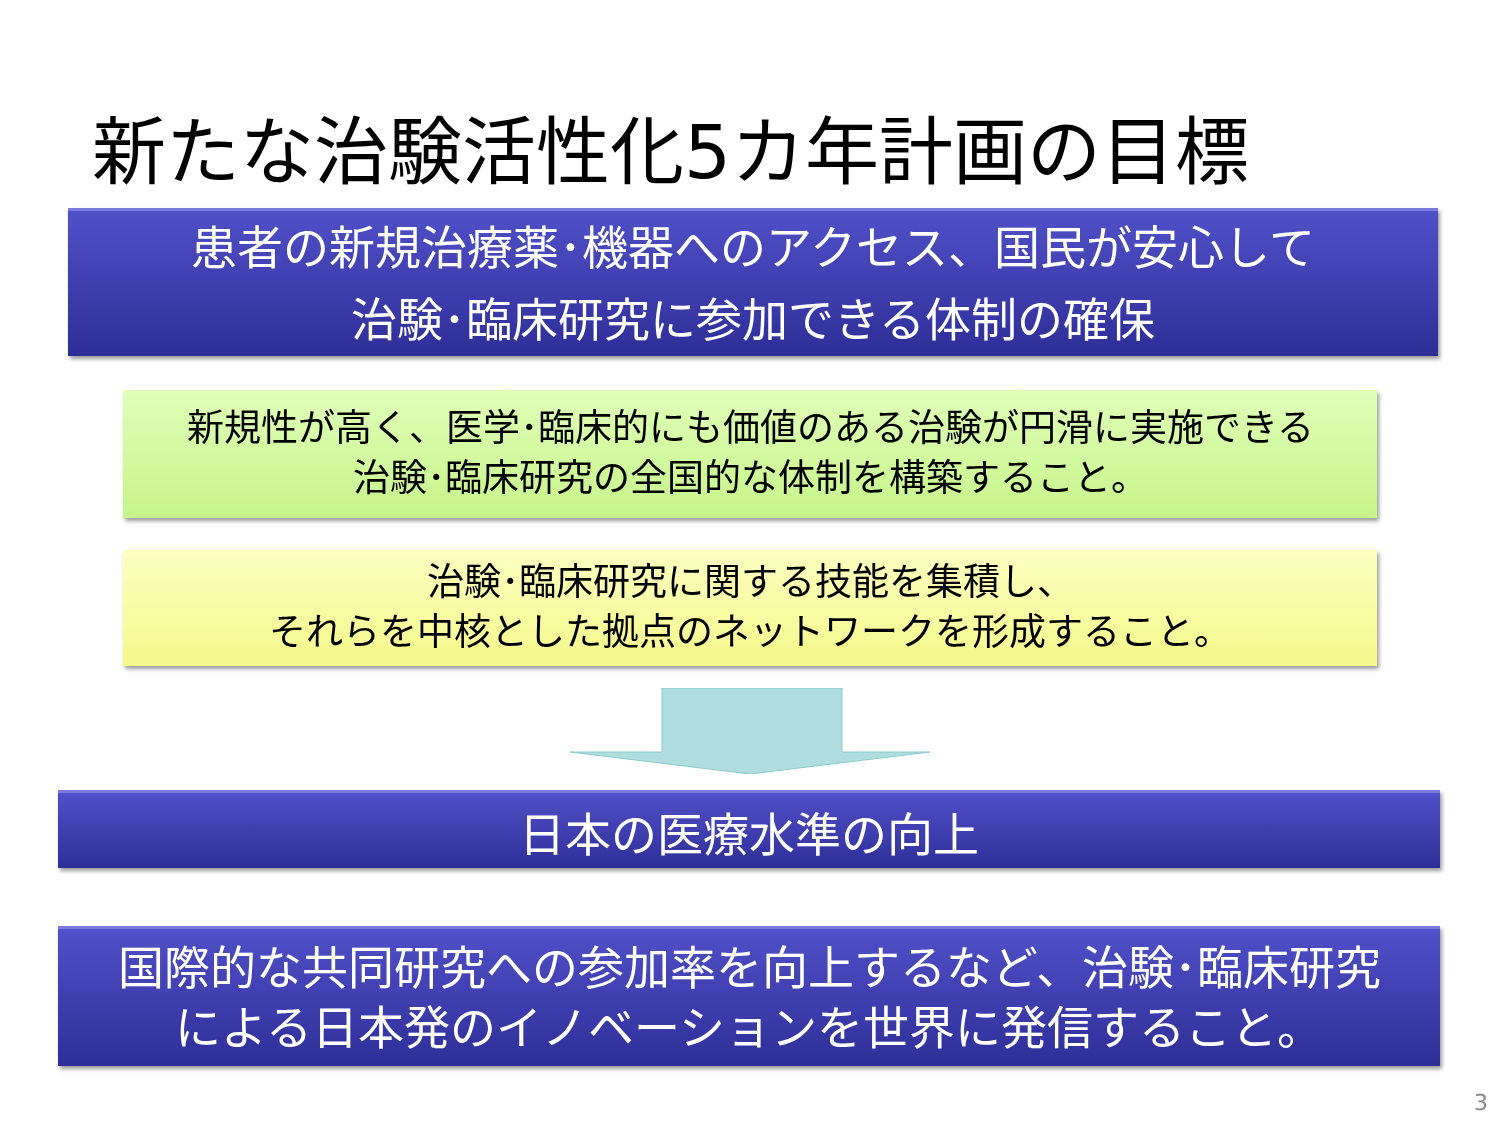新たな治験活性化5カ年計画の目標
患者の新規治療薬･機器へのアクセス、国民が安心して
治験･臨床研究に参加できる体制の確保
新規性が高く、医学･臨床的にも価値のある治験が円滑に実施できる
治験･臨床研究の全国的な体制を構築すること。
治験･臨床研究に関する技能を集積し、
それらを中核とした拠点のネットワークを形成すること。
日本の医療水準の向上
国際的な共同研究への参加率を向上するなど、治験･臨床研究
による日本発のイノベーションを世界に発信すること。
3